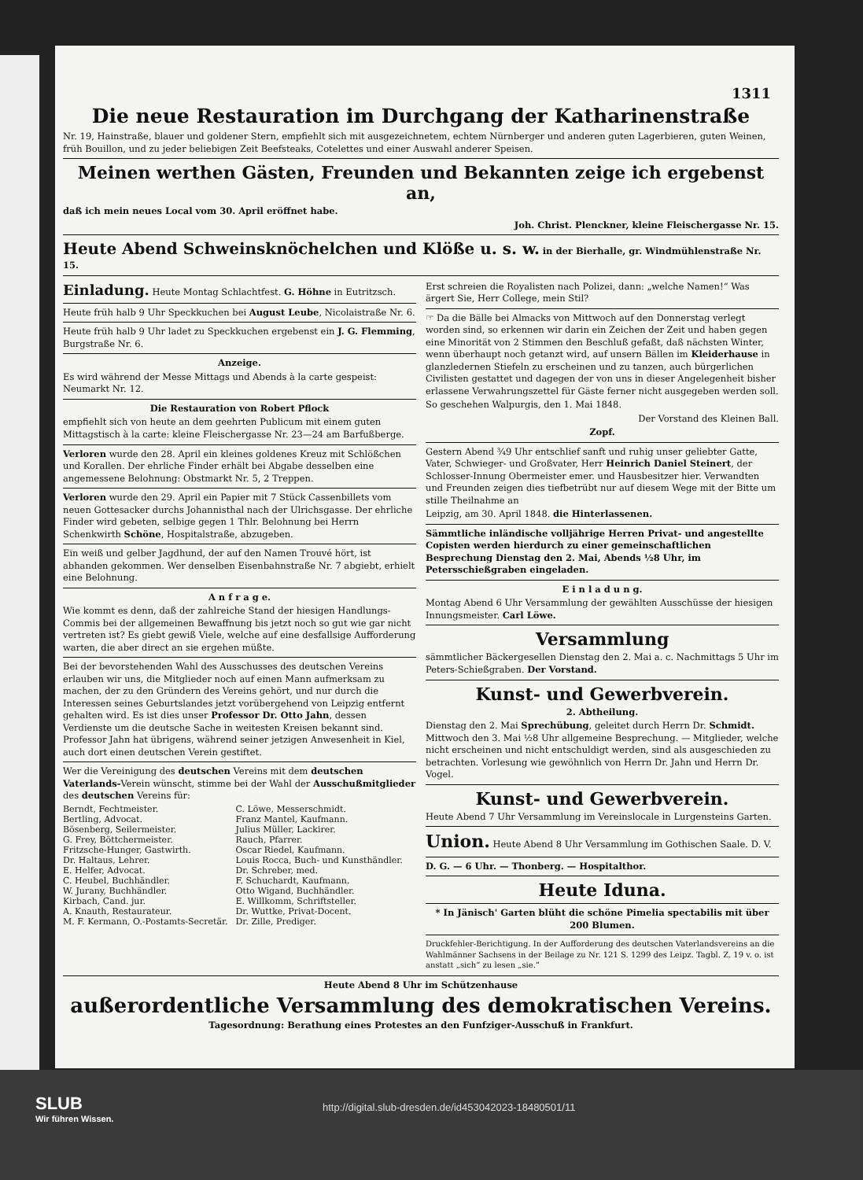1311
Die neue Restauration im Durchgang der Katharinenstraße
Nr. 19, Hainstraße, blauer und goldener Stern, empfiehlt sich mit ausgezeichnetem, echtem Nürnberger und anderen guten Lagerbieren, guten Weinen, früh Bouillon, und zu jeder beliebigen Zeit Beefsteaks, Cotelettes und einer Auswahl anderer Speisen.
Meinen werthen Gästen, Freunden und Bekannten zeige ich ergebenst an,
daß ich mein neues Local vom 30. April eröffnet habe.
Joh. Christ. Plenckner, kleine Fleischergasse Nr. 15.
Heute Abend Schweinsknöchelchen und Klöße u. s. w. in der Bierhalle, gr. Windmühlenstraße Nr. 15.
Einladung. Heute Montag Schlachtfest. G. Höhne in Eutritzsch.
Heute früh halb 9 Uhr Speckkuchen bei August Leube, Nicolaistraße Nr. 6.
Heute früh halb 9 Uhr ladet zu Speckkuchen ergebenst ein J. G. Flemming, Burgstraße Nr. 6.
Anzeige.
Es wird während der Messe Mittags und Abends à la carte gespeist: Neumarkt Nr. 12.
Die Restauration von Robert Pflock
empfiehlt sich von heute an dem geehrten Publicum mit einem guten Mittagstisch à la carte: kleine Fleischergasse Nr. 23—24 am Barfußberge.
Verloren wurde den 28. April ein kleines goldenes Kreuz mit Schlößchen und Korallen. Der ehrliche Finder erhält bei Abgabe desselben eine angemessene Belohnung: Obstmarkt Nr. 5, 2 Treppen.
Verloren wurde den 29. April ein Papier mit 7 Stück Cassenbillets vom neuen Gottesacker durchs Johannisthal nach der Ulrichsgasse. Der ehrliche Finder wird gebeten, selbige gegen 1 Thlr. Belohnung bei Herrn Schenkwirth Schöne, Hospitalstraße, abzugeben.
Ein weiß und gelber Jagdhund, der auf den Namen Trouvé hört, ist abhanden gekommen. Wer denselben Eisenbahnstraße Nr. 7 abgiebt, erhielt eine Belohnung.
A n f r a g e.
Wie kommt es denn, daß der zahlreiche Stand der hiesigen Handlungs-Commis bei der allgemeinen Bewaffnung bis jetzt noch so gut wie gar nicht vertreten ist? Es giebt gewiß Viele, welche auf eine desfallsige Aufforderung warten, die aber direct an sie ergehen müßte.
Bei der bevorstehenden Wahl des Ausschusses des deutschen Vereins erlauben wir uns, die Mitglieder noch auf einen Mann aufmerksam zu machen, der zu den Gründern des Vereins gehört, und nur durch die Interessen seines Geburtslandes jetzt vorübergehend von Leipzig entfernt gehalten wird. Es ist dies unser Professor Dr. Otto Jahn, dessen Verdienste um die deutsche Sache in weitesten Kreisen bekannt sind. Professor Jahn hat übrigens, während seiner jetzigen Anwesenheit in Kiel, auch dort einen deutschen Verein gestiftet.
Wer die Vereinigung des deutschen Vereins mit dem deutschen Vaterlands-Verein wünscht, stimme bei der Wahl der Ausschußmitglieder des deutschen Vereins für:
Berndt, Fechtmeister.
Bertling, Advocat.
Bösenberg, Seilermeister.
G. Frey, Böttchermeister.
Fritzsche-Hunger, Gastwirth.
Dr. Haltaus, Lehrer.
E. Helfer, Advocat.
C. Heubel, Buchhändler.
W. Jurany, Buchhändler.
Kirbach, Cand. jur.
A. Knauth, Restaurateur.
M. F. Kermann, O.-Postamts-Secretär.
C. Löwe, Messerschmidt.
Franz Mantel, Kaufmann.
Julius Müller, Lackirer.
Rauch, Pfarrer.
Oscar Riedel, Kaufmann.
Louis Rocca, Buch- und Kunsthändler.
Dr. Schreber, med.
F. Schuchardt, Kaufmann.
Otto Wigand, Buchhändler.
E. Willkomm, Schriftsteller.
Dr. Wuttke, Privat-Docent.
Dr. Zille, Prediger.
Erst schreien die Royalisten nach Polizei, dann: „welche Namen!“ Was ärgert Sie, Herr College, mein Stil?
☞ Da die Bälle bei Almacks von Mittwoch auf den Donnerstag verlegt worden sind, so erkennen wir darin ein Zeichen der Zeit und haben gegen eine Minorität von 2 Stimmen den Beschluß gefaßt, daß nächsten Winter, wenn überhaupt noch getanzt wird, auf unsern Bällen im Kleiderhause in glanzledernen Stiefeln zu erscheinen und zu tanzen, auch bürgerlichen Civilisten gestattet und dagegen der von uns in dieser Angelegenheit bisher erlassene Verwahrungszettel für Gäste ferner nicht ausgegeben werden soll.
So geschehen Walpurgis, den 1. Mai 1848.
Der Vorstand des Kleinen Ball.
Zopf.
Gestern Abend ¾9 Uhr entschlief sanft und ruhig unser geliebter Gatte, Vater, Schwieger- und Großvater, Herr Heinrich Daniel Steinert, der Schlosser-Innung Obermeister emer. und Hausbesitzer hier. Verwandten und Freunden zeigen dies tiefbetrübt nur auf diesem Wege mit der Bitte um stille Theilnahme an
Leipzig, am 30. April 1848. die Hinterlassenen.
Sämmtliche inländische volljährige Herren Privat- und angestellte Copisten werden hierdurch zu einer gemeinschaftlichen Besprechung Dienstag den 2. Mai, Abends ½8 Uhr, im Petersschießgraben eingeladen.
E i n l a d u n g.
Montag Abend 6 Uhr Versammlung der gewählten Ausschüsse der hiesigen Innungsmeister. Carl Löwe.
Versammlung
sämmtlicher Bäckergesellen Dienstag den 2. Mai a. c. Nachmittags 5 Uhr im Peters-Schießgraben. Der Vorstand.
Kunst- und Gewerbverein.
2. Abtheilung.
Dienstag den 2. Mai Sprechübung, geleitet durch Herrn Dr. Schmidt. Mittwoch den 3. Mai ½8 Uhr allgemeine Besprechung. — Mitglieder, welche nicht erscheinen und nicht entschuldigt werden, sind als ausgeschieden zu betrachten. Vorlesung wie gewöhnlich von Herrn Dr. Jahn und Herrn Dr. Vogel.
Kunst- und Gewerbverein.
Heute Abend 7 Uhr Versammlung im Vereinslocale in Lurgensteins Garten.
Union. Heute Abend 8 Uhr Versammlung im Gothischen Saale. D. V.
D. G. — 6 Uhr. — Thonberg. — Hospitalthor.
Heute Iduna.
* In Jänisch' Garten blüht die schöne Pimelia spectabilis mit über 200 Blumen.
Druckfehler-Berichtigung. In der Aufforderung des deutschen Vaterlandsvereins an die Wahlmänner Sachsens in der Beilage zu Nr. 121 S. 1299 des Leipz. Tagbl. Z. 19 v. o. ist anstatt „sich“ zu lesen „sie.“
Heute Abend 8 Uhr im Schützenhause
außerordentliche Versammlung des demokratischen Vereins.
Tagesordnung: Berathung eines Protestes an den Funfziger-Ausschuß in Frankfurt.
SLUB
Wir führen Wissen.
http://digital.slub-dresden.de/id453042023-18480501/11